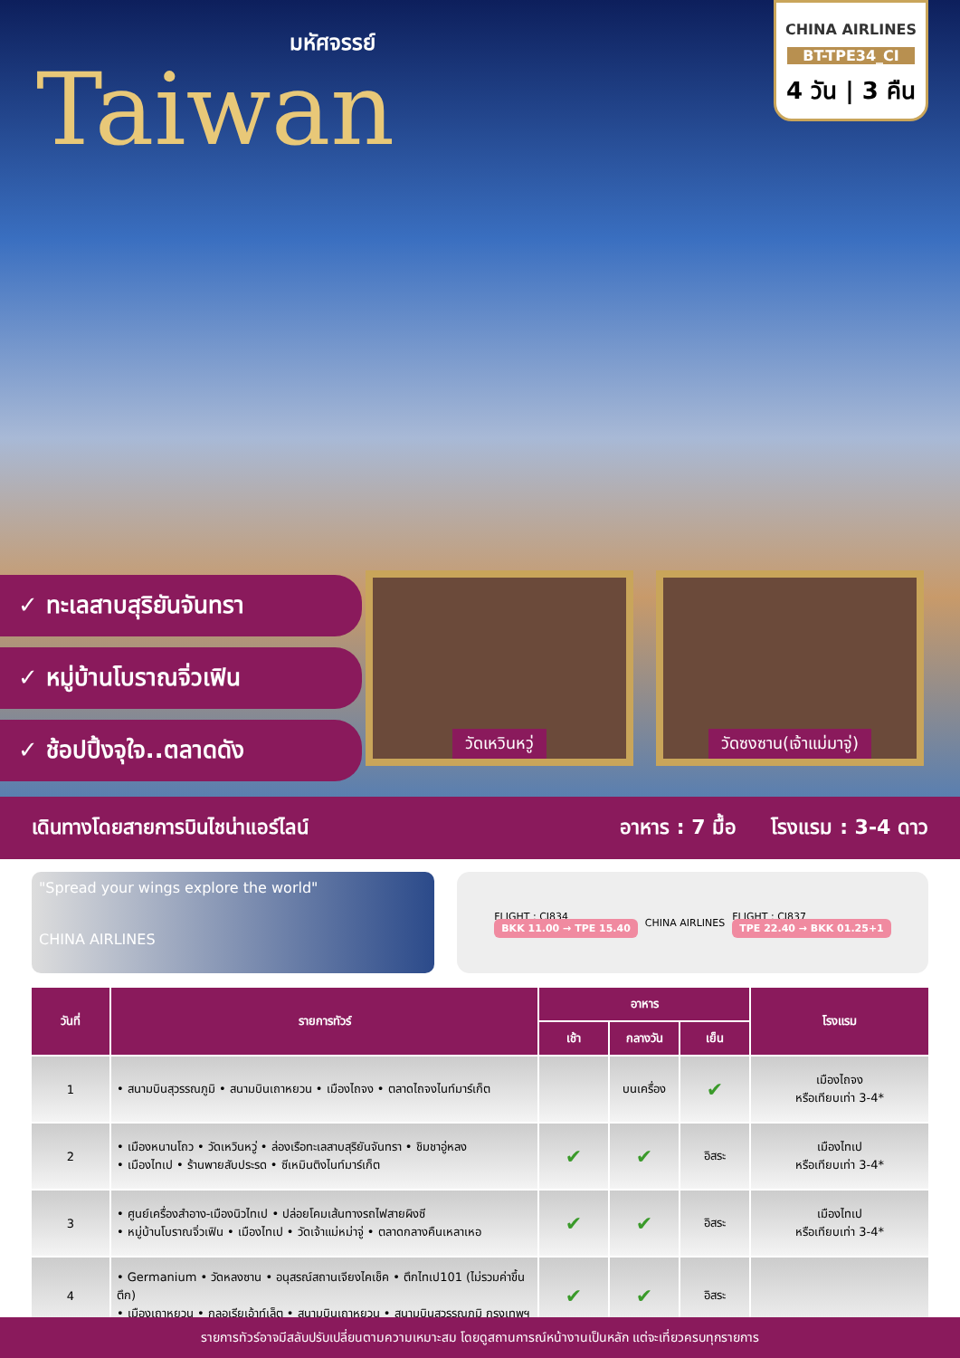มหัศจรรย์
Taiwan
CHINA AIRLINES
BT-TPE34_CI
4 วัน | 3 คืน
✓ ทะเลสาบสุริยันจันทรา
✓ หมู่บ้านโบราณจิ่วเฟิน
✓ ช้อปปิ้งจุใจ..ตลาดดัง
วัดเหวินหวู่ วัดซงซาน(เจ้าแม่มาจู่)
เดินทางโดยสายการบินไชน่าแอร์ไลน์ อาหาร : 7 มื้อ โรงแรม : 3-4 ดาว
"Spread your wings explore the world"
CHINA AIRLINES
FLIGHT : CI834
BKK 11.00 → TPE 15.40
CHINA AIRLINES
FLIGHT : CI837
TPE 22.40 → BKK 01.25+1
| วันที่ | รายการทัวร์ | อาหาร | | | โรงแรม |
| --- | --- | --- | --- | --- | --- |
| | | เช้า | กลางวัน | เย็น | |
| 1 | • สนามบินสุวรรณภูมิ • สนามบินเถาหยวน • เมืองไถจง • ตลาดไถจงไนท์มาร์เก็ต | | บนเครื่อง | ✔ | เมืองไถจง หรือเทียบเท่า 3-4* |
| 2 | • เมืองหนานโถว • วัดเหวินหวู่ • ล่องเรือทะเลสาบสุริยันจันทรา • ชิมชาอู่หลง • เมืองไทเป • ร้านพายสับประรด • ซีเหมินติงไนท์มาร์เก็ต | ✔ | ✔ | อิสระ | เมืองไทเป หรือเทียบเท่า 3-4* |
| 3 | • ศูนย์เครื่องสำอาง-เมืองนิวไทเป • ปล่อยโคมเส้นทางรถไฟสายผิงซี • หมู่บ้านโบราณจิ่วเฟิน • เมืองไทเป • วัดเจ้าแม่หม่าจู่ • ตลาดกลางคืนเหลาเหอ | ✔ | ✔ | อิสระ | เมืองไทเป หรือเทียบเท่า 3-4* |
| 4 | • Germanium • วัดหลงซาน • อนุสรณ์สถานเจียงไคเช็ค • ตึกไทเป101 (ไม่รวมค่าขึ้นตึก) • เมืองเถาหยวน • กลอเรียเอ้าท์เล็ต • สนามบินเถาหยวน • สนามบินสุวรรณภูมิ กรุงเทพฯ | ✔ | ✔ | อิสระ | |
รายการทัวร์อาจมีสลับปรับเปลี่ยนตามความเหมาะสม โดยดูสถานการณ์หน้างานเป็นหลัก แต่จะเที่ยวครบทุกรายการ